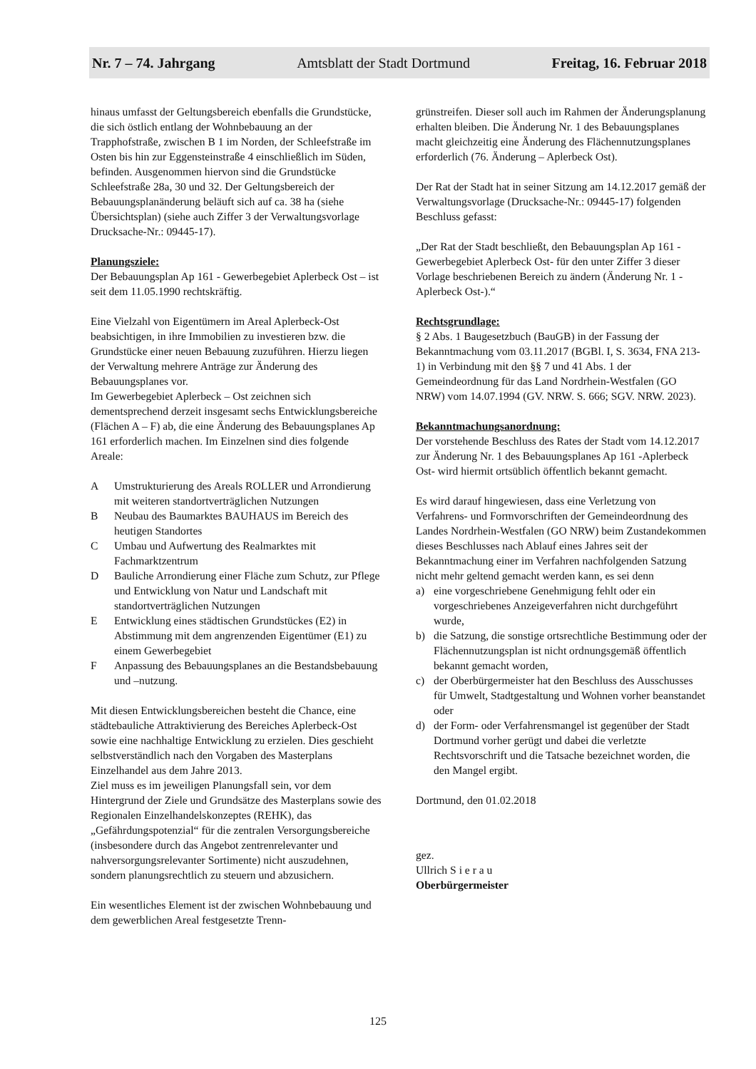Nr. 7 – 74. Jahrgang Amtsblatt der Stadt Dortmund Freitag, 16. Februar 2018
hinaus umfasst der Geltungsbereich ebenfalls die Grundstücke, die sich östlich entlang der Wohnbebauung an der Trapphofstraße, zwischen B 1 im Norden, der Schleefstraße im Osten bis hin zur Eggensteinstraße 4 einschließlich im Süden, befinden. Ausgenommen hiervon sind die Grundstücke Schleefstraße 28a, 30 und 32. Der Geltungsbereich der Bebauungsplanänderung beläuft sich auf ca. 38 ha (siehe Übersichtsplan) (siehe auch Ziffer 3 der Verwaltungsvorlage Drucksache-Nr.: 09445-17).
Planungsziele:
Der Bebauungsplan Ap 161 - Gewerbegebiet Aplerbeck Ost – ist seit dem 11.05.1990 rechtskräftig.
Eine Vielzahl von Eigentümern im Areal Aplerbeck-Ost beabsichtigen, in ihre Immobilien zu investieren bzw. die Grundstücke einer neuen Bebauung zuzuführen. Hierzu liegen der Verwaltung mehrere Anträge zur Änderung des Bebauungsplanes vor.
Im Gewerbegebiet Aplerbeck – Ost zeichnen sich dementsprechend derzeit insgesamt sechs Entwicklungsbereiche (Flächen A – F) ab, die eine Änderung des Bebauungsplanes Ap 161 erforderlich machen. Im Einzelnen sind dies folgende Areale:
A Umstrukturierung des Areals ROLLER und Arrondierung mit weiteren standortverträglichen Nutzungen
B Neubau des Baumarktes BAUHAUS im Bereich des heutigen Standortes
C Umbau und Aufwertung des Realmarktes mit Fachmarktzentrum
D Bauliche Arrondierung einer Fläche zum Schutz, zur Pflege und Entwicklung von Natur und Landschaft mit standortverträglichen Nutzungen
E Entwicklung eines städtischen Grundstückes (E2) in Abstimmung mit dem angrenzenden Eigentümer (E1) zu einem Gewerbegebiet
F Anpassung des Bebauungsplanes an die Bestandsbebauung und –nutzung.
Mit diesen Entwicklungsbereichen besteht die Chance, eine städtebauliche Attraktivierung des Bereiches Aplerbeck-Ost sowie eine nachhaltige Entwicklung zu erzielen. Dies geschieht selbstverständlich nach den Vorgaben des Masterplans Einzelhandel aus dem Jahre 2013.
Ziel muss es im jeweiligen Planungsfall sein, vor dem Hintergrund der Ziele und Grundsätze des Masterplans sowie des Regionalen Einzelhandelskonzeptes (REHK), das „Gefährdungspotenzial“ für die zentralen Versorgungsbereiche (insbesondere durch das Angebot zentrenrelevanter und nahversorgungsrelevanter Sortimente) nicht auszudehnen, sondern planungsrechtlich zu steuern und abzusichern.
Ein wesentliches Element ist der zwischen Wohnbebauung und dem gewerblichen Areal festgesetzte Trenn-
grünstreifen. Dieser soll auch im Rahmen der Änderungsplanung erhalten bleiben. Die Änderung Nr. 1 des Bebauungsplanes macht gleichzeitig eine Änderung des Flächennutzungsplanes erforderlich (76. Änderung – Aplerbeck Ost).
Der Rat der Stadt hat in seiner Sitzung am 14.12.2017 gemäß der Verwaltungsvorlage (Drucksache-Nr.: 09445-17) folgenden Beschluss gefasst:
„Der Rat der Stadt beschließt, den Bebauungsplan Ap 161 -Gewerbegebiet Aplerbeck Ost- für den unter Ziffer 3 dieser Vorlage beschriebenen Bereich zu ändern (Änderung Nr. 1 -Aplerbeck Ost-).“
Rechtsgrundlage:
§ 2 Abs. 1 Baugesetzbuch (BauGB) in der Fassung der Bekanntmachung vom 03.11.2017 (BGBl. I, S. 3634, FNA 213-1) in Verbindung mit den §§ 7 und 41 Abs. 1 der Gemeindeordnung für das Land Nordrhein-Westfalen (GO NRW) vom 14.07.1994 (GV. NRW. S. 666; SGV. NRW. 2023).
Bekanntmachungsanordnung:
Der vorstehende Beschluss des Rates der Stadt vom 14.12.2017 zur Änderung Nr. 1 des Bebauungsplanes Ap 161 -Aplerbeck Ost- wird hiermit ortsüblich öffentlich bekannt gemacht.
Es wird darauf hingewiesen, dass eine Verletzung von Verfahrens- und Formvorschriften der Gemeindeordnung des Landes Nordrhein-Westfalen (GO NRW) beim Zustandekommen dieses Beschlusses nach Ablauf eines Jahres seit der Bekanntmachung einer im Verfahren nachfolgenden Satzung nicht mehr geltend gemacht werden kann, es sei denn
a) eine vorgeschriebene Genehmigung fehlt oder ein vorgeschriebenes Anzeigeverfahren nicht durchgeführt wurde,
b) die Satzung, die sonstige ortsrechtliche Bestimmung oder der Flächennutzungsplan ist nicht ordnungsgemäß öffentlich bekannt gemacht worden,
c) der Oberbürgermeister hat den Beschluss des Ausschusses für Umwelt, Stadtgestaltung und Wohnen vorher beanstandet oder
d) der Form- oder Verfahrensmangel ist gegenüber der Stadt Dortmund vorher gerügt und dabei die verletzte Rechtsvorschrift und die Tatsache bezeichnet worden, die den Mangel ergibt.
Dortmund, den 01.02.2018
gez.
Ullrich S i e r a u
Oberbürgermeister
125